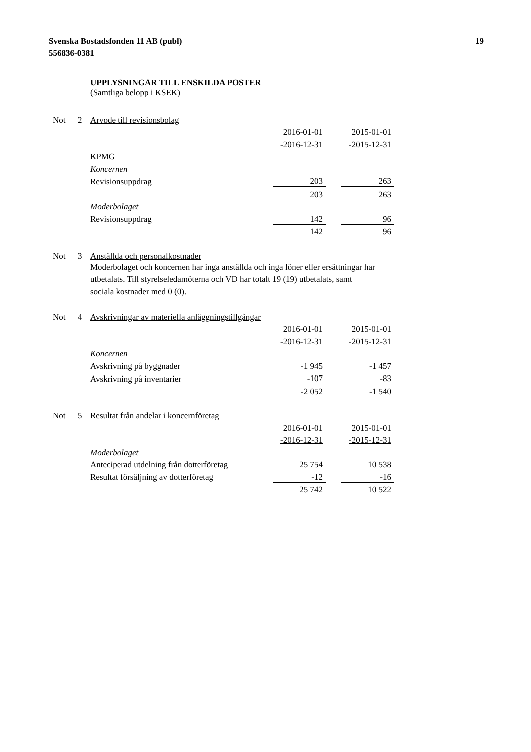Svenska Bostadsfonden 11 AB (publ)
556836-0381
19
UPPLYSNINGAR TILL ENSKILDA POSTER
(Samtliga belopp i KSEK)
| Not | 2 | Arvode till revisionsbolag | | | |
| | | | 2016-01-01 | | 2015-01-01 |
| | | | -2016-12-31 | | -2015-12-31 |
| | | KPMG | | | |
| | | Koncernen | | | |
| | | Revisionsuppdrag | 203 | | 263 |
| | | | 203 | | 263 |
| | | Moderbolaget | | | |
| | | Revisionsuppdrag | 142 | | 96 |
| | | | 142 | | 96 |
| Not | 3 | Anställda och personalkostnader |
| | | Moderbolaget och koncernen har inga anställda och inga löner eller ersättningar har utbetalats. Till styrelseledamöterna och VD har totalt 19 (19) utbetalats, samt sociala kostnader med 0 (0). |
| Not | 4 | Avskrivningar av materiella anläggningstillgångar | | | |
| | | | 2016-01-01 | | 2015-01-01 |
| | | | -2016-12-31 | | -2015-12-31 |
| | | Koncernen | | | |
| | | Avskrivning på byggnader | -1 945 | | -1 457 |
| | | Avskrivning på inventarier | -107 | | -83 |
| | | | -2 052 | | -1 540 |
| Not | 5 | Resultat från andelar i koncernföretag | | | |
| | | | 2016-01-01 | | 2015-01-01 |
| | | | -2016-12-31 | | -2015-12-31 |
| | | Moderbolaget | | | |
| | | Anteciperad utdelning från dotterföretag | 25 754 | | 10 538 |
| | | Resultat försäljning av dotterföretag | -12 | | -16 |
| | | | 25 742 | | 10 522 |